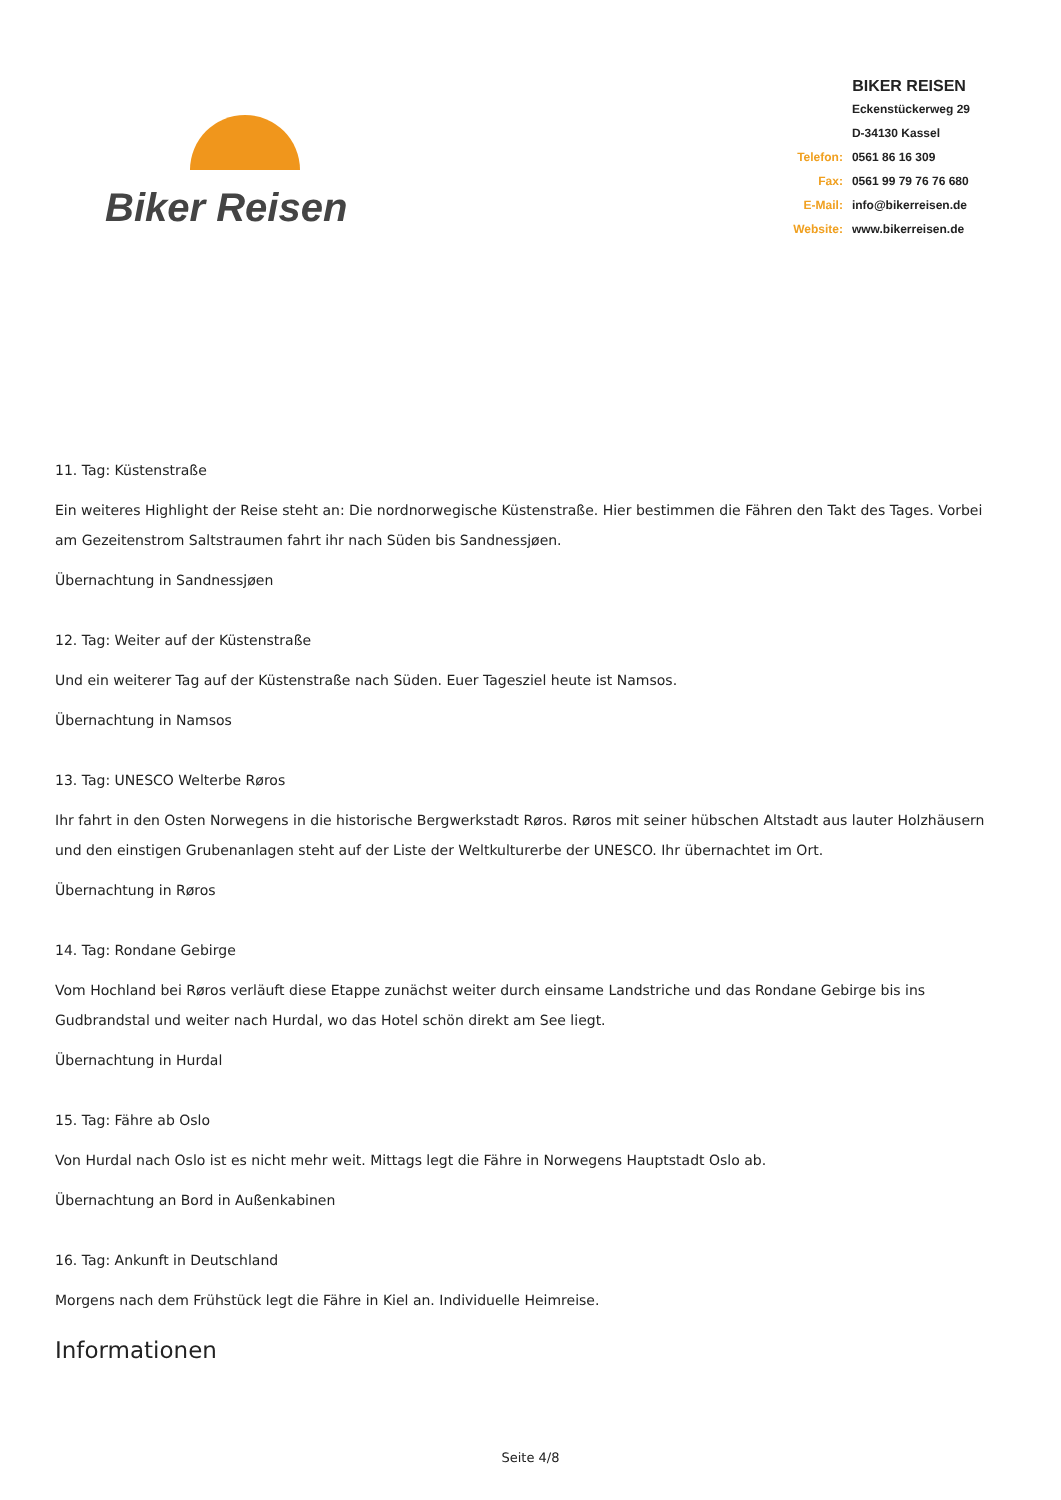Biker Reisen
BIKER REISEN
| | Eckenstückerweg 29 |
| | D-34130 Kassel |
| Telefon: | 0561 86 16 309 |
| Fax: | 0561 99 79 76 76 680 |
| E-Mail: | info@bikerreisen.de |
| Website: | www.bikerreisen.de |
11. Tag: Küstenstraße
Ein weiteres Highlight der Reise steht an: Die nordnorwegische Küstenstraße. Hier bestimmen die Fähren den Takt des Tages. Vorbei am Gezeitenstrom Saltstraumen fahrt ihr nach Süden bis Sandnessjøen.
Übernachtung in Sandnessjøen
12. Tag: Weiter auf der Küstenstraße
Und ein weiterer Tag auf der Küstenstraße nach Süden. Euer Tagesziel heute ist Namsos.
Übernachtung in Namsos
13. Tag: UNESCO Welterbe Røros
Ihr fahrt in den Osten Norwegens in die historische Bergwerkstadt Røros. Røros mit seiner hübschen Altstadt aus lauter Holzhäusern und den einstigen Grubenanlagen steht auf der Liste der Weltkulturerbe der UNESCO. Ihr übernachtet im Ort.
Übernachtung in Røros
14. Tag: Rondane Gebirge
Vom Hochland bei Røros verläuft diese Etappe zunächst weiter durch einsame Landstriche und das Rondane Gebirge bis ins Gudbrandstal und weiter nach Hurdal, wo das Hotel schön direkt am See liegt.
Übernachtung in Hurdal
15. Tag: Fähre ab Oslo
Von Hurdal nach Oslo ist es nicht mehr weit. Mittags legt die Fähre in Norwegens Hauptstadt Oslo ab.
Übernachtung an Bord in Außenkabinen
16. Tag: Ankunft in Deutschland
Morgens nach dem Frühstück legt die Fähre in Kiel an. Individuelle Heimreise.
Informationen
Seite 4/8